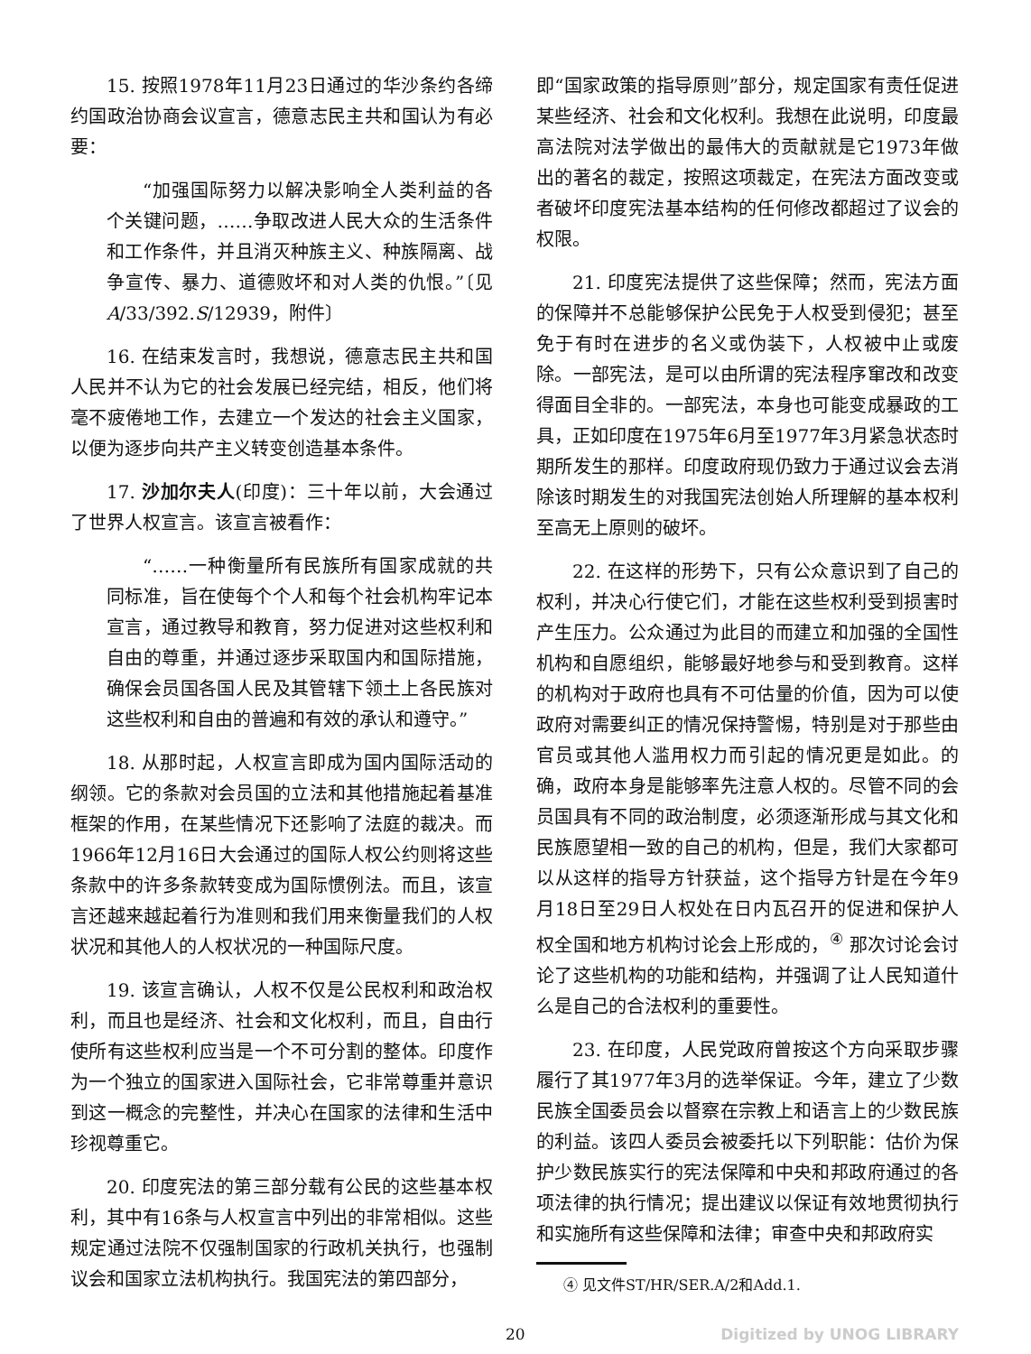15. 按照1978年11月23日通过的华沙条约各缔约国政治协商会议宣言，德意志民主共和国认为有必要：
“加强国际努力以解决影响全人类利益的各个关键问题，……争取改进人民大众的生活条件和工作条件，并且消灭种族主义、种族隔离、战争宣传、暴力、道德败坏和对人类的仇恨。”〔见A/33/392.S/12939，附件〕
16. 在结束发言时，我想说，德意志民主共和国人民并不认为它的社会发展已经完结，相反，他们将毫不疲倦地工作，去建立一个发达的社会主义国家，以便为逐步向共产主义转变创造基本条件。
17. 沙加尔夫人(印度)：三十年以前，大会通过了世界人权宣言。该宣言被看作：
“……一种衡量所有民族所有国家成就的共同标准，旨在使每个个人和每个社会机构牢记本宣言，通过教导和教育，努力促进对这些权利和自由的尊重，并通过逐步采取国内和国际措施，确保会员国各国人民及其管辖下领土上各民族对这些权利和自由的普遍和有效的承认和遵守。”
18. 从那时起，人权宣言即成为国内国际活动的纲领。它的条款对会员国的立法和其他措施起着基准框架的作用，在某些情况下还影响了法庭的裁决。而1966年12月16日大会通过的国际人权公约则将这些条款中的许多条款转变成为国际惯例法。而且，该宣言还越来越起着行为准则和我们用来衡量我们的人权状况和其他人的人权状况的一种国际尺度。
19. 该宣言确认，人权不仅是公民权利和政治权利，而且也是经济、社会和文化权利，而且，自由行使所有这些权利应当是一个不可分割的整体。印度作为一个独立的国家进入国际社会，它非常尊重并意识到这一概念的完整性，并决心在国家的法律和生活中珍视尊重它。
20. 印度宪法的第三部分载有公民的这些基本权利，其中有16条与人权宣言中列出的非常相似。这些规定通过法院不仅强制国家的行政机关执行，也强制议会和国家立法机构执行。我国宪法的第四部分，
即“国家政策的指导原则”部分，规定国家有责任促进某些经济、社会和文化权利。我想在此说明，印度最高法院对法学做出的最伟大的贡献就是它1973年做出的著名的裁定，按照这项裁定，在宪法方面改变或者破坏印度宪法基本结构的任何修改都超过了议会的权限。
21. 印度宪法提供了这些保障；然而，宪法方面的保障并不总能够保护公民免于人权受到侵犯；甚至免于有时在进步的名义或伪装下，人权被中止或废除。一部宪法，是可以由所谓的宪法程序窜改和改变得面目全非的。一部宪法，本身也可能变成暴政的工具，正如印度在1975年6月至1977年3月紧急状态时期所发生的那样。印度政府现仍致力于通过议会去消除该时期发生的对我国宪法创始人所理解的基本权利至高无上原则的破坏。
22. 在这样的形势下，只有公众意识到了自己的权利，并决心行使它们，才能在这些权利受到损害时产生压力。公众通过为此目的而建立和加强的全国性机构和自愿组织，能够最好地参与和受到教育。这样的机构对于政府也具有不可估量的价值，因为可以使政府对需要纠正的情况保持警惕，特别是对于那些由官员或其他人滥用权力而引起的情况更是如此。的确，政府本身是能够率先注意人权的。尽管不同的会员国具有不同的政治制度，必须逐渐形成与其文化和民族愿望相一致的自己的机构，但是，我们大家都可以从这样的指导方针获益，这个指导方针是在今年9月18日至29日人权处在日内瓦召开的促进和保护人权全国和地方机构讨论会上形成的，<sup>④</sup> 那次讨论会讨论了这些机构的功能和结构，并强调了让人民知道什么是自己的合法权利的重要性。
23. 在印度，人民党政府曾按这个方向采取步骤履行了其1977年3月的选举保证。今年，建立了少数民族全国委员会以督察在宗教上和语言上的少数民族的利益。该四人委员会被委托以下列职能：估价为保护少数民族实行的宪法保障和中央和邦政府通过的各项法律的执行情况；提出建议以保证有效地贯彻执行和实施所有这些保障和法律；审查中央和邦政府实
④ 见文件ST/HR/SER.A/2和Add.1.
20 Digitized by UNOG LIBRARY